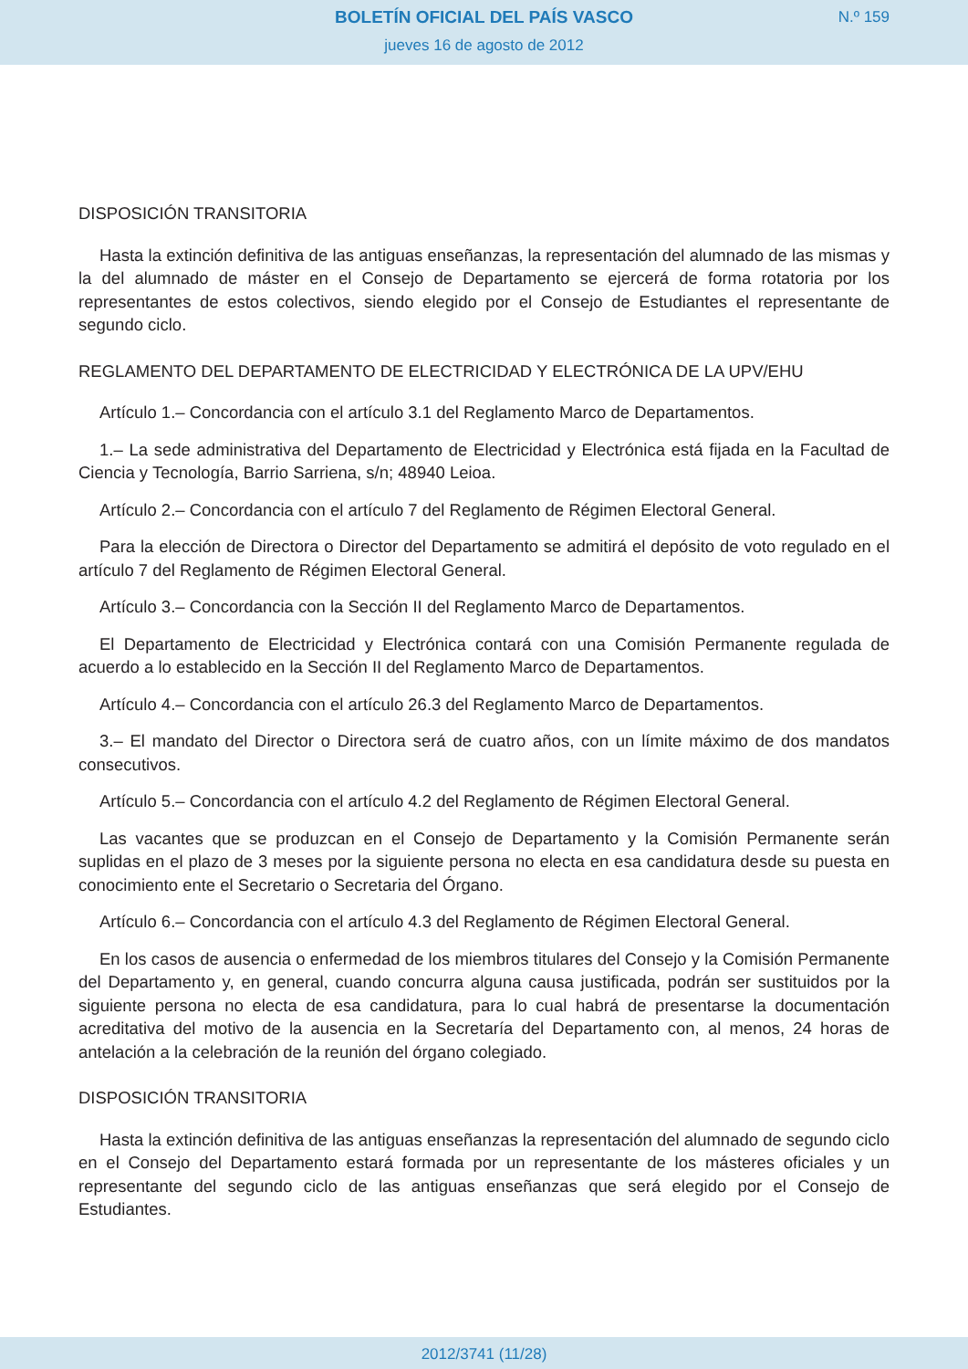BOLETÍN OFICIAL DEL PAÍS VASCO
jueves 16 de agosto de 2012
N.º 159
DISPOSICIÓN TRANSITORIA
Hasta la extinción definitiva de las antiguas enseñanzas, la representación del alumnado de las mismas y la del alumnado de máster en el Consejo de Departamento se ejercerá de forma rotatoria por los representantes de estos colectivos, siendo elegido por el Consejo de Estudiantes el representante de segundo ciclo.
REGLAMENTO DEL DEPARTAMENTO DE ELECTRICIDAD Y ELECTRÓNICA DE LA UPV/EHU
Artículo 1.– Concordancia con el artículo 3.1 del Reglamento Marco de Departamentos.
1.– La sede administrativa del Departamento de Electricidad y Electrónica está fijada en la Facultad de Ciencia y Tecnología, Barrio Sarriena, s/n; 48940 Leioa.
Artículo 2.– Concordancia con el artículo 7 del Reglamento de Régimen Electoral General.
Para la elección de Directora o Director del Departamento se admitirá el depósito de voto regulado en el artículo 7 del Reglamento de Régimen Electoral General.
Artículo 3.– Concordancia con la Sección II del Reglamento Marco de Departamentos.
El Departamento de Electricidad y Electrónica contará con una Comisión Permanente regulada de acuerdo a lo establecido en la Sección II del Reglamento Marco de Departamentos.
Artículo 4.– Concordancia con el artículo 26.3 del Reglamento Marco de Departamentos.
3.– El mandato del Director o Directora será de cuatro años, con un límite máximo de dos mandatos consecutivos.
Artículo 5.– Concordancia con el artículo 4.2 del Reglamento de Régimen Electoral General.
Las vacantes que se produzcan en el Consejo de Departamento y la Comisión Permanente serán suplidas en el plazo de 3 meses por la siguiente persona no electa en esa candidatura desde su puesta en conocimiento ente el Secretario o Secretaria del Órgano.
Artículo 6.– Concordancia con el artículo 4.3 del Reglamento de Régimen Electoral General.
En los casos de ausencia o enfermedad de los miembros titulares del Consejo y la Comisión Permanente del Departamento y, en general, cuando concurra alguna causa justificada, podrán ser sustituidos por la siguiente persona no electa de esa candidatura, para lo cual habrá de presentarse la documentación acreditativa del motivo de la ausencia en la Secretaría del Departamento con, al menos, 24 horas de antelación a la celebración de la reunión del órgano colegiado.
DISPOSICIÓN TRANSITORIA
Hasta la extinción definitiva de las antiguas enseñanzas la representación del alumnado de segundo ciclo en el Consejo del Departamento estará formada por un representante de los másteres oficiales y un representante del segundo ciclo de las antiguas enseñanzas que será elegido por el Consejo de Estudiantes.
2012/3741 (11/28)